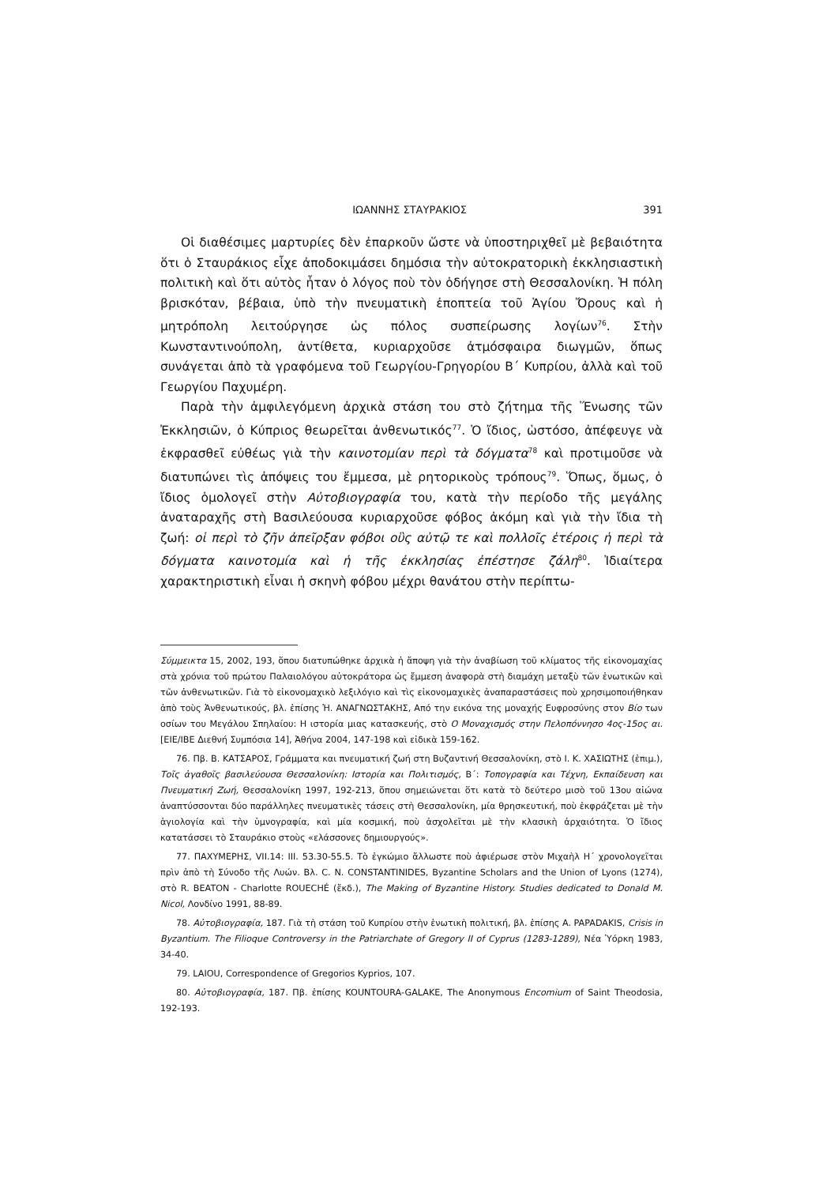ΙΩΑΝΝΗΣ ΣΤΑΥΡΑΚΙΟΣ 391
Οἱ διαθέσιμες μαρτυρίες δὲν ἐπαρκοῦν ὥστε νὰ ὑποστηριχθεῖ μὲ βεβαιότητα ὅτι ὁ Σταυράκιος εἶχε ἀποδοκιμάσει δημόσια τὴν αὐτοκρατορικὴ ἐκκλησιαστικὴ πολιτικὴ καὶ ὅτι αὐτὸς ἦταν ὁ λόγος ποὺ τὸν ὁδήγησε στὴ Θεσσαλονίκη. Ἡ πόλη βρισκόταν, βέβαια, ὑπὸ τὴν πνευματικὴ ἐποπτεία τοῦ Ἁγίου Ὄρους καὶ ἡ μητρόπολη λειτούργησε ὡς πόλος συσπείρωσης λογίων<sup>76</sup>. Στὴν Κωνσταντινούπολη, ἀντίθετα, κυριαρχοῦσε ἀτμόσφαιρα διωγμῶν, ὅπως συνάγεται ἀπὸ τὰ γραφόμενα τοῦ Γεωργίου-Γρηγορίου Β΄ Κυπρίου, ἀλλὰ καὶ τοῦ Γεωργίου Παχυμέρη.
Παρὰ τὴν ἀμφιλεγόμενη ἀρχικὰ στάση του στὸ ζήτημα τῆς Ἕνωσης τῶν Ἐκκλησιῶν, ὁ Κύπριος θεωρεῖται ἀνθενωτικός<sup>77</sup>. Ὁ ἴδιος, ὡστόσο, ἀπέφευγε νὰ ἐκφρασθεῖ εὐθέως γιὰ τὴν καινοτομίαν περὶ τὰ δόγματα<sup>78</sup> καὶ προτιμοῦσε νὰ διατυπώνει τὶς ἀπόψεις του ἔμμεσα, μὲ ρητορικοὺς τρόπους<sup>79</sup>. Ὅπως, ὅμως, ὁ ἴδιος ὁμολογεῖ στὴν Αὐτοβιογραφία του, κατὰ τὴν περίοδο τῆς μεγάλης ἀναταραχῆς στὴ Βασιλεύουσα κυριαρχοῦσε φόβος ἀκόμη καὶ γιὰ τὴν ἴδια τὴ ζωή: οἱ περὶ τὸ ζῆν ἀπεῖρξαν φόβοι οὓς αὐτῷ τε καὶ πολλοῖς ἑτέροις ἡ περὶ τὰ δόγματα καινοτομία καὶ ἡ τῆς ἐκκλησίας ἐπέστησε ζάλη<sup>80</sup>. Ἰδιαίτερα χαρακτηριστικὴ εἶναι ἡ σκηνὴ φόβου μέχρι θανάτου στὴν περίπτω-
Σύμμεικτα 15, 2002, 193, ὅπου διατυπώθηκε ἀρχικὰ ἡ ἄποψη γιὰ τὴν ἀναβίωση τοῦ κλίματος τῆς εἰκονομαχίας στὰ χρόνια τοῦ πρώτου Παλαιολόγου αὐτοκράτορα ὡς ἔμμεση ἀναφορὰ στὴ διαμάχη μεταξὺ τῶν ἐνωτικῶν καὶ τῶν ἀνθενωτικῶν. Γιὰ τὸ εἰκονομαχικὸ λεξιλόγιο καὶ τὶς εἰκονομαχικὲς ἀναπαραστάσεις ποὺ χρησιμοποιήθηκαν ἀπὸ τοὺς Ἀνθενωτικούς, βλ. ἐπίσης Ἡ. ΑΝΑΓΝΩΣΤΑΚΗΣ, Από την εικόνα της μοναχής Ευφροσύνης στον Βίο των οσίων του Μεγάλου Σπηλαίου: Η ιστορία μιας κατασκευής, στὸ Ο Μοναχισμός στην Πελοπόννησο 4ος-15ος αι. [ΕΙΕ/ΙΒΕ Διεθνή Συμπόσια 14], Ἀθήνα 2004, 147-198 καὶ εἰδικὰ 159-162.
76. Πβ. Β. ΚΑΤΣΑΡΟΣ, Γράμματα και πνευματική ζωή στη Βυζαντινή Θεσσαλονίκη, στὸ Ι. Κ. ΧΑΣΙΩΤΗΣ (ἐπιμ.), Τοῖς ἀγαθοῖς βασιλεύουσα Θεσσαλονίκη: Ιστορία και Πολιτισμός, Β΄: Τοπογραφία και Τέχνη, Εκπαίδευση και Πνευματική Ζωή, Θεσσαλονίκη 1997, 192-213, ὅπου σημειώνεται ὅτι κατὰ τὸ δεύτερο μισὸ τοῦ 13ου αἰώνα ἀναπτύσσονται δύο παράλληλες πνευματικὲς τάσεις στὴ Θεσσαλονίκη, μία θρησκευτική, ποὺ ἐκφράζεται μὲ τὴν ἁγιολογία καὶ τὴν ὑμνογραφία, καὶ μία κοσμική, ποὺ ἀσχολεῖται μὲ τὴν κλασικὴ ἀρχαιότητα. Ὁ ἴδιος κατατάσσει τὸ Σταυράκιο στοὺς «ελάσσονες δημιουργούς».
77. ΠΑΧΥΜΕΡΗΣ, VII.14: III. 53.30-55.5. Τὸ ἐγκώμιο ἄλλωστε ποὺ ἀφιέρωσε στὸν Μιχαὴλ Η΄ χρονολογεῖται πρὶν ἀπὸ τὴ Σύνοδο τῆς Λυών. Βλ. C. N. CONSTANTINIDES, Byzantine Scholars and the Union of Lyons (1274), στὸ R. BEATON - Charlotte ROUECHÉ (ἔκδ.), The Making of Byzantine History. Studies dedicated to Donald M. Nicol, Λονδίνο 1991, 88-89.
78. Αὐτοβιογραφία, 187. Γιὰ τὴ στάση τοῦ Κυπρίου στὴν ἑνωτικὴ πολιτική, βλ. ἐπίσης A. PAPADAKIS, Crisis in Byzantium. The Filioque Controversy in the Patriarchate of Gregory II of Cyprus (1283-1289), Νέα Ὑόρκη 1983, 34-40.
79. LAIOU, Correspondence of Gregorios Kyprios, 107.
80. Αὐτοβιογραφία, 187. Πβ. ἐπίσης KOUNTOURA-GALAKE, The Anonymous Encomium of Saint Theodosia, 192-193.